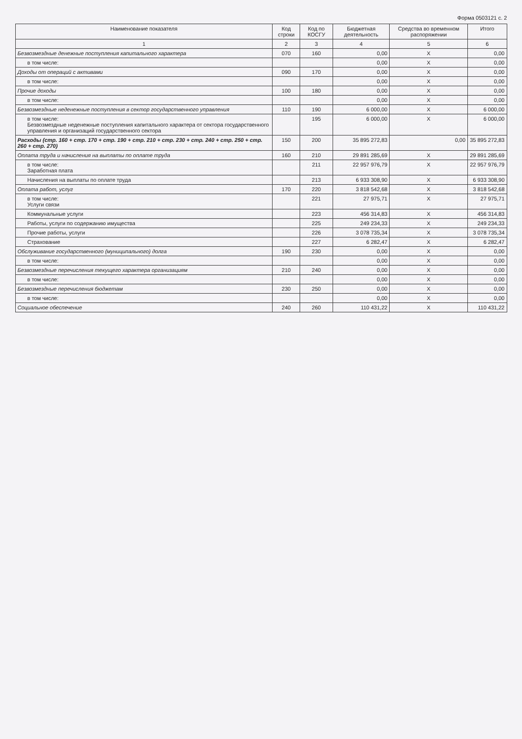Форма 0503121 с. 2
| Наименование показателя | Код строки | Код по КОСГУ | Бюджетная деятельность | Средства во временном распоряжении | Итого |
| --- | --- | --- | --- | --- | --- |
| 1 | 2 | 3 | 4 | 5 | 6 |
| Безвозмездные денежные поступления капитального характера | 070 | 160 | 0,00 | X | 0,00 |
| в том числе: | | | 0,00 | X | 0,00 |
| Доходы от операций с активами | 090 | 170 | 0,00 | X | 0,00 |
| в том числе: | | | 0,00 | X | 0,00 |
| Прочие доходы | 100 | 180 | 0,00 | X | 0,00 |
| в том числе: | | | 0,00 | X | 0,00 |
| Безвозмездные неденежные поступления в сектор государственного управления | 110 | 190 | 6 000,00 | X | 6 000,00 |
| в том числе: Безвозмездные неденежные поступления капитального характера от сектора государственного управления и организаций государственного сектора | | 195 | 6 000,00 | X | 6 000,00 |
| Расходы (стр. 160 + стр. 170 + стр. 190 + стр. 210 + стр. 230 + стр. 240 + стр. 250 + стр. 260 + стр. 270) | 150 | 200 | 35 895 272,83 | 0,00 | 35 895 272,83 |
| Оплата труда и начисления на выплаты по оплате труда | 160 | 210 | 29 891 285,69 | X | 29 891 285,69 |
| в том числе: Заработная плата | | 211 | 22 957 976,79 | X | 22 957 976,79 |
| Начисления на выплаты по оплате труда | | 213 | 6 933 308,90 | X | 6 933 308,90 |
| Оплата работ, услуг | 170 | 220 | 3 818 542,68 | X | 3 818 542,68 |
| в том числе: Услуги связи | | 221 | 27 975,71 | X | 27 975,71 |
| Коммунальные услуги | | 223 | 456 314,83 | X | 456 314,83 |
| Работы, услуги по содержанию имущества | | 225 | 249 234,33 | X | 249 234,33 |
| Прочие работы, услуги | | 226 | 3 078 735,34 | X | 3 078 735,34 |
| Страхование | | 227 | 6 282,47 | X | 6 282,47 |
| Обслуживание государственного (муниципального) долга | 190 | 230 | 0,00 | X | 0,00 |
| в том числе: | | | 0,00 | X | 0,00 |
| Безвозмездные перечисления текущего характера организациям | 210 | 240 | 0,00 | X | 0,00 |
| в том числе: | | | 0,00 | X | 0,00 |
| Безвозмездные перечисления бюджетам | 230 | 250 | 0,00 | X | 0,00 |
| в том числе: | | | 0,00 | X | 0,00 |
| Социальное обеспечение | 240 | 260 | 110 431,22 | X | 110 431,22 |